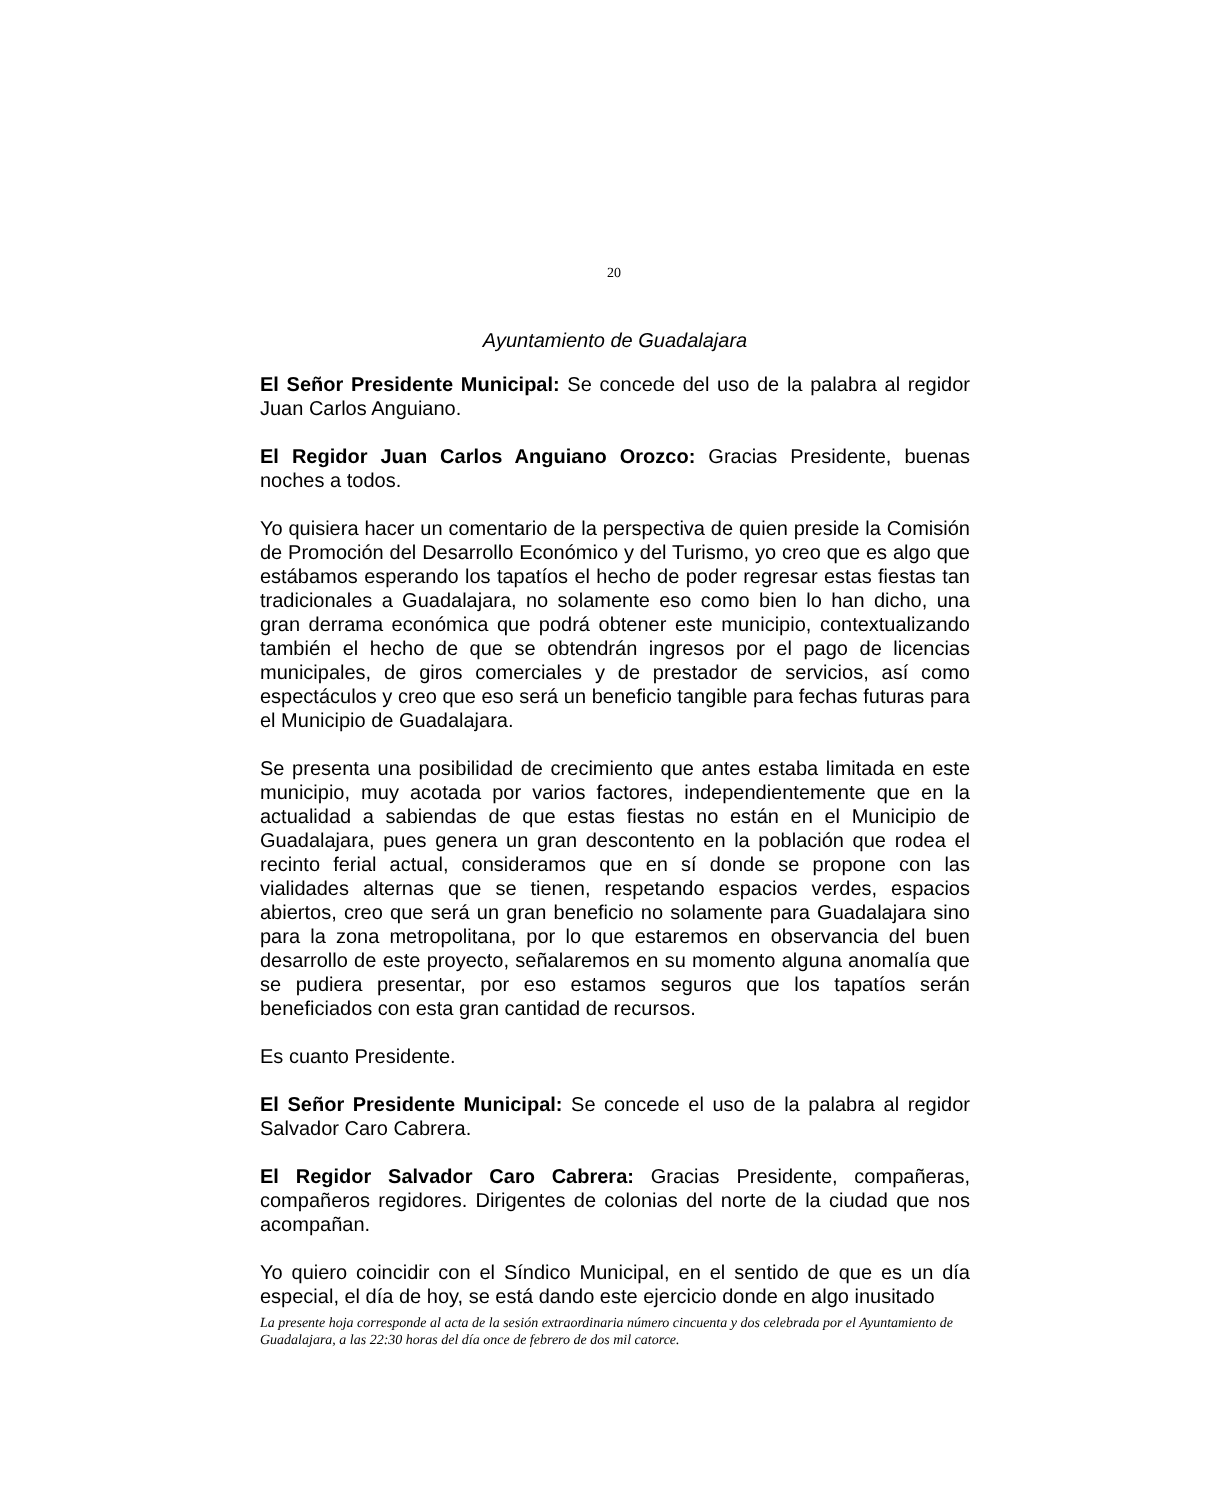20
Ayuntamiento de Guadalajara
El Señor Presidente Municipal: Se concede del uso de la palabra al regidor Juan Carlos Anguiano.
El Regidor Juan Carlos Anguiano Orozco: Gracias Presidente, buenas noches a todos.
Yo quisiera hacer un comentario de la perspectiva de quien preside la Comisión de Promoción del Desarrollo Económico y del Turismo, yo creo que es algo que estábamos esperando los tapatíos el hecho de poder regresar estas fiestas tan tradicionales a Guadalajara, no solamente eso como bien lo han dicho, una gran derrama económica que podrá obtener este municipio, contextualizando también el hecho de que se obtendrán ingresos por el pago de licencias municipales, de giros comerciales y de prestador de servicios, así como espectáculos y creo que eso será un beneficio tangible para fechas futuras para el Municipio de Guadalajara.
Se presenta una posibilidad de crecimiento que antes estaba limitada en este municipio, muy acotada por varios factores, independientemente que en la actualidad a sabiendas de que estas fiestas no están en el Municipio de Guadalajara, pues genera un gran descontento en la población que rodea el recinto ferial actual, consideramos que en sí donde se propone con las vialidades alternas que se tienen, respetando espacios verdes, espacios abiertos, creo que será un gran beneficio no solamente para Guadalajara sino para la zona metropolitana, por lo que estaremos en observancia del buen desarrollo de este proyecto, señalaremos en su momento alguna anomalía que se pudiera presentar, por eso estamos seguros que los tapatíos serán beneficiados con esta gran cantidad de recursos.
Es cuanto Presidente.
El Señor Presidente Municipal: Se concede el uso de la palabra al regidor Salvador Caro Cabrera.
El Regidor Salvador Caro Cabrera: Gracias Presidente, compañeras, compañeros regidores. Dirigentes de colonias del norte de la ciudad que nos acompañan.
Yo quiero coincidir con el Síndico Municipal, en el sentido de que es un día especial, el día de hoy, se está dando este ejercicio donde en algo inusitado
La presente hoja corresponde al acta de la sesión extraordinaria número cincuenta y dos celebrada por el Ayuntamiento de Guadalajara, a las 22:30 horas del día once de febrero de dos mil catorce.